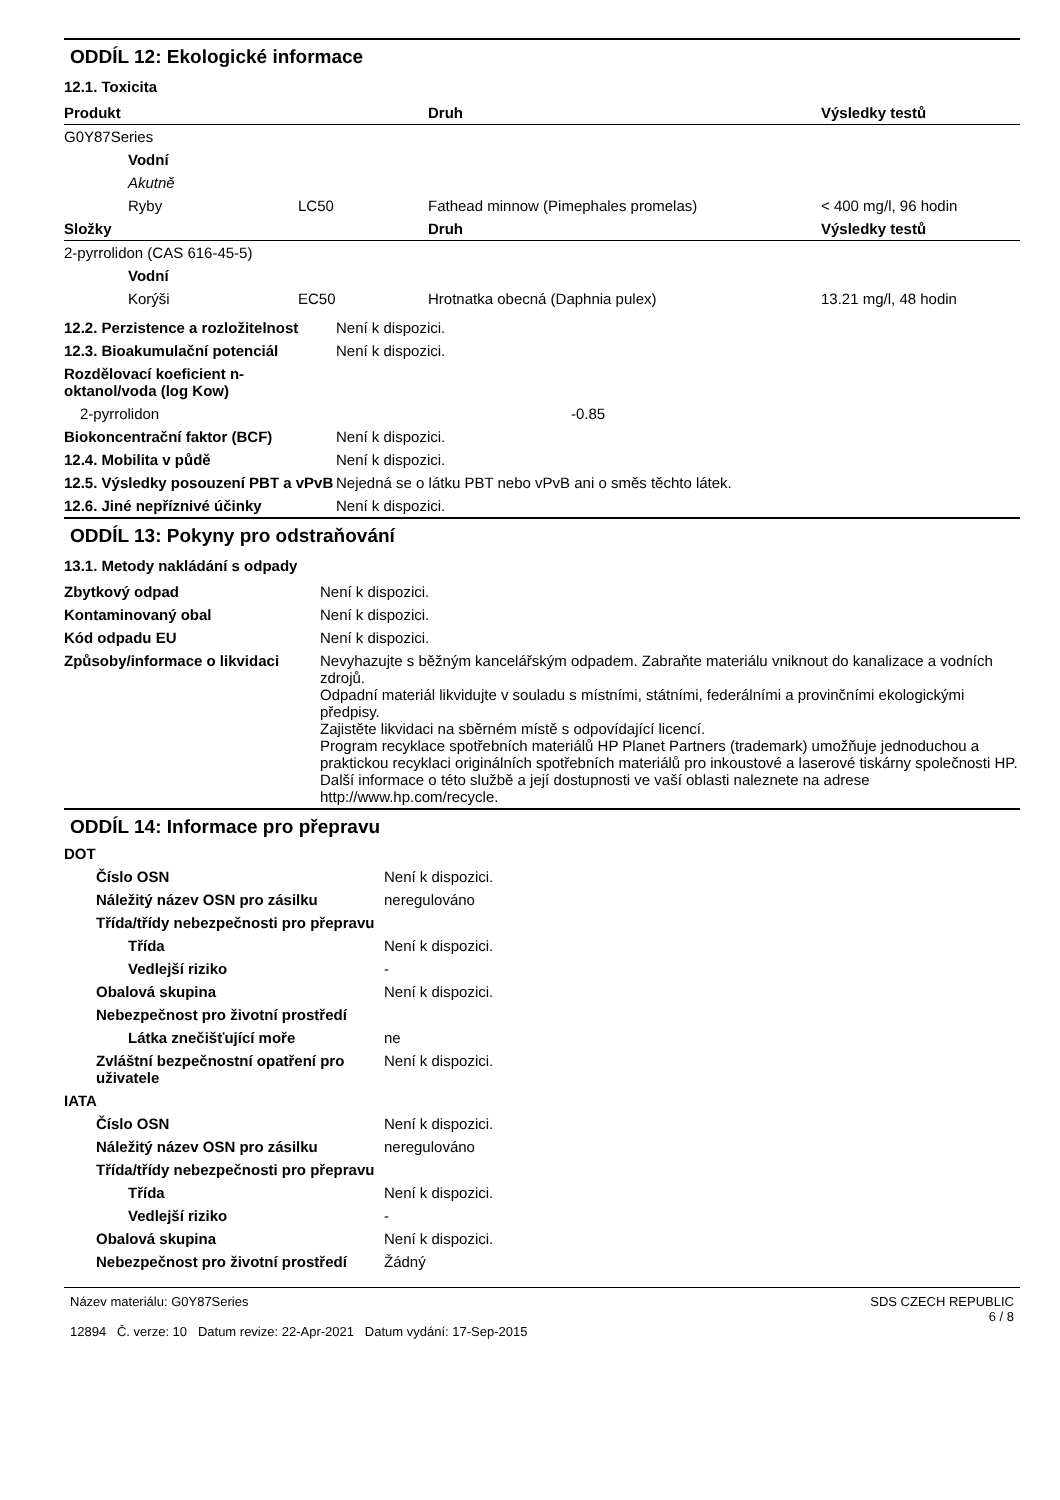ODDÍL 12: Ekologické informace
12.1. Toxicita
| Produkt | | | Druh | Výsledky testů |
| --- | --- | --- | --- | --- |
| G0Y87Series | | | | |
| | Vodní | | | |
| | Akutně | | | |
| | Ryby | LC50 | Fathead minnow (Pimephales promelas) | < 400 mg/l, 96 hodin |
| Složky | | | Druh | Výsledky testů |
| 2-pyrrolidon (CAS 616-45-5) | | | | |
| | Vodní | | | |
| | Korýši | EC50 | Hrotnatka obecná (Daphnia pulex) | 13.21 mg/l, 48 hodin |
| 12.2. Perzistence a rozložitelnost | Není k dispozici. |
| 12.3. Bioakumulační potenciál | Není k dispozici. |
| Rozdělovací koeficient n-oktanol/voda (log Kow) | |
| 2-pyrrolidon | -0.85 |
| Biokoncentrační faktor (BCF) | Není k dispozici. |
| 12.4. Mobilita v půdě | Není k dispozici. |
| 12.5. Výsledky posouzení PBT a vPvB | Nejedná se o látku PBT nebo vPvB ani o směs těchto látek. |
| 12.6. Jiné nepříznivé účinky | Není k dispozici. |
ODDÍL 13: Pokyny pro odstraňování
13.1. Metody nakládání s odpady
| Zbytkový odpad | Není k dispozici. |
| Kontaminovaný obal | Není k dispozici. |
| Kód odpadu EU | Není k dispozici. |
| Způsoby/informace o likvidaci | Nevyhazujte s běžným kancelářským odpadem. Zabraňte materiálu vniknout do kanalizace a vodních zdrojů. Odpadní materiál likvidujte v souladu s místními, státními, federálními a provinčními ekologickými předpisy. Zajistěte likvidaci na sběrném místě s odpovídající licencí. Program recyklace spotřebních materiálů HP Planet Partners (trademark) umožňuje jednoduchou a praktickou recyklaci originálních spotřebních materiálů pro inkoustové a laserové tiskárny společnosti HP. Další informace o této službě a její dostupnosti ve vaší oblasti naleznete na adrese http://www.hp.com/recycle. |
ODDÍL 14: Informace pro přepravu
| DOT | |
| Číslo OSN | Není k dispozici. |
| Náležitý název OSN pro zásilku | neregulováno |
| Třída/třídy nebezpečnosti pro přepravu | |
| Třída | Není k dispozici. |
| Vedlejší riziko | - |
| Obalová skupina | Není k dispozici. |
| Nebezpečnost pro životní prostředí | |
| Látka znečišťující moře | ne |
| Zvláštní bezpečnostní opatření pro uživatele | Není k dispozici. |
| IATA | |
| Číslo OSN | Není k dispozici. |
| Náležitý název OSN pro zásilku | neregulováno |
| Třída/třídy nebezpečnosti pro přepravu | |
| Třída | Není k dispozici. |
| Vedlejší riziko | - |
| Obalová skupina | Není k dispozici. |
| Nebezpečnost pro životní prostředí | Žádný |
Název materiálu: G0Y87Series
12894 Č. verze: 10 Datum revize: 22-Apr-2021 Datum vydání: 17-Sep-2015
SDS CZECH REPUBLIC
6 / 8